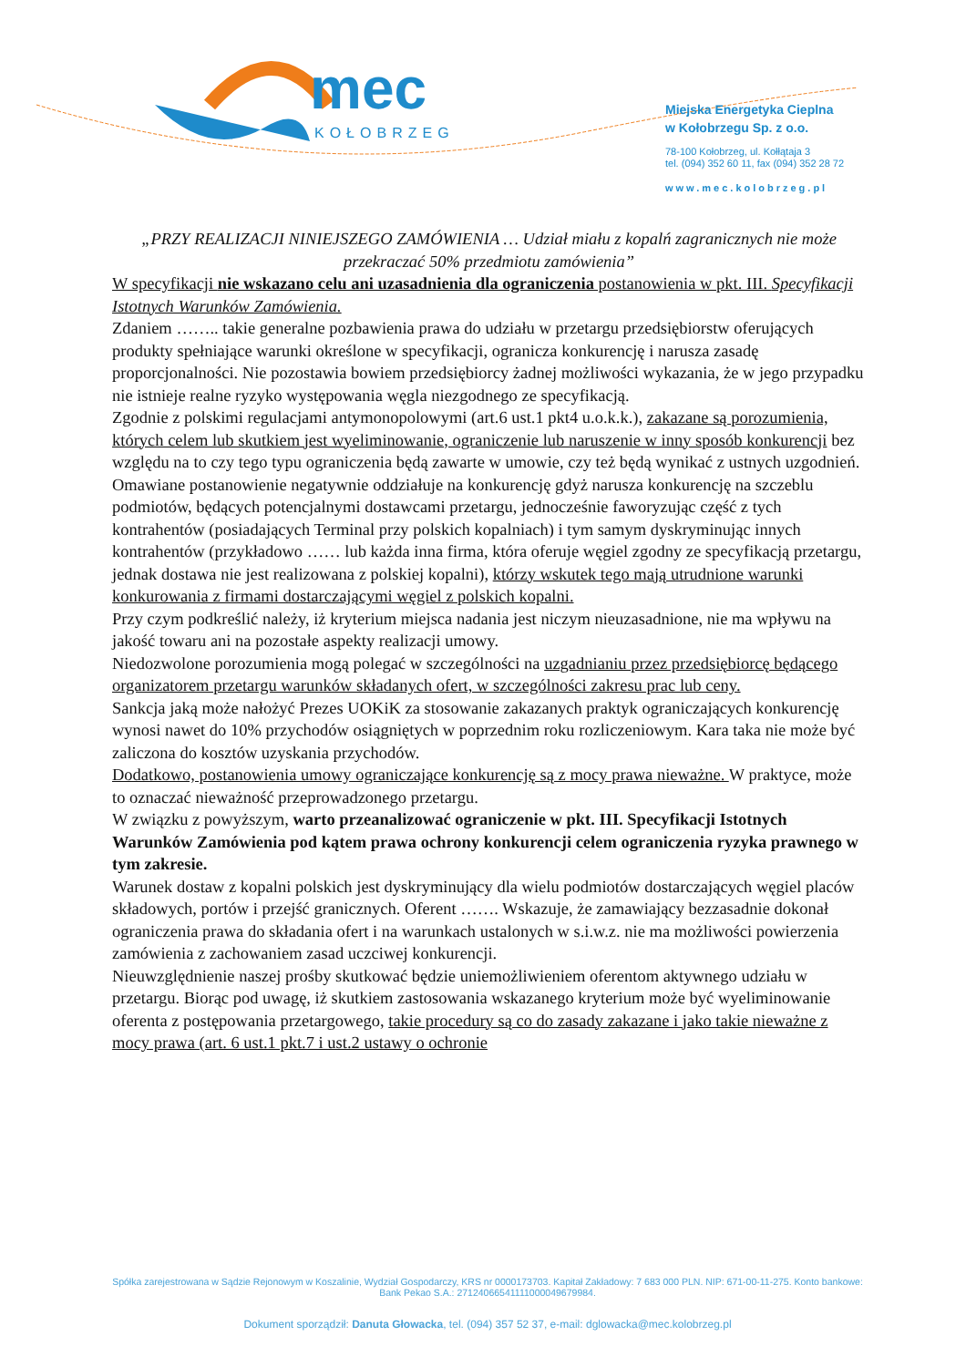mec
KOŁOBRZEG
Miejska Energetyka Cieplna
w Kołobrzegu Sp. z o.o.
78-100 Kołobrzeg, ul. Kołłątaja 3
tel. (094) 352 60 11, fax (094) 352 28 72
www.mec.kolobrzeg.pl
„PRZY REALIZACJI NINIEJSZEGO ZAMÓWIENIA … Udział miału z kopalń zagranicznych nie może przekraczać 50% przedmiotu zamówienia”
W specyfikacji nie wskazano celu ani uzasadnienia dla ograniczenia postanowienia w pkt. III. Specyfikacji Istotnych Warunków Zamówienia.
Zdaniem …….. takie generalne pozbawienia prawa do udziału w przetargu przedsiębiorstw oferujących produkty spełniające warunki określone w specyfikacji, ogranicza konkurencję i narusza zasadę proporcjonalności. Nie pozostawia bowiem przedsiębiorcy żadnej możliwości wykazania, że w jego przypadku nie istnieje realne ryzyko występowania węgla niezgodnego ze specyfikacją.
Zgodnie z polskimi regulacjami antymonopolowymi (art.6 ust.1 pkt4 u.o.k.k.), zakazane są porozumienia, których celem lub skutkiem jest wyeliminowanie, ograniczenie lub naruszenie w inny sposób konkurencji bez względu na to czy tego typu ograniczenia będą zawarte w umowie, czy też będą wynikać z ustnych uzgodnień.
Omawiane postanowienie negatywnie oddziałuje na konkurencję gdyż narusza konkurencję na szczeblu podmiotów, będących potencjalnymi dostawcami przetargu, jednocześnie faworyzując część z tych kontrahentów (posiadających Terminal przy polskich kopalniach) i tym samym dyskryminując innych kontrahentów (przykładowo …… lub każda inna firma, która oferuje węgiel zgodny ze specyfikacją przetargu, jednak dostawa nie jest realizowana z polskiej kopalni), którzy wskutek tego mają utrudnione warunki konkurowania z firmami dostarczającymi węgiel z polskich kopalni.
Przy czym podkreślić należy, iż kryterium miejsca nadania jest niczym nieuzasadnione, nie ma wpływu na jakość towaru ani na pozostałe aspekty realizacji umowy.
Niedozwolone porozumienia mogą polegać w szczególności na uzgadnianiu przez przedsiębiorcę będącego organizatorem przetargu warunków składanych ofert, w szczególności zakresu prac lub ceny.
Sankcja jaką może nałożyć Prezes UOKiK za stosowanie zakazanych praktyk ograniczających konkurencję wynosi nawet do 10% przychodów osiągniętych w poprzednim roku rozliczeniowym. Kara taka nie może być zaliczona do kosztów uzyskania przychodów.
Dodatkowo, postanowienia umowy ograniczające konkurencję są z mocy prawa nieważne. W praktyce, może to oznaczać nieważność przeprowadzonego przetargu.
W związku z powyższym, warto przeanalizować ograniczenie w pkt. III. Specyfikacji Istotnych Warunków Zamówienia pod kątem prawa ochrony konkurencji celem ograniczenia ryzyka prawnego w tym zakresie.
Warunek dostaw z kopalni polskich jest dyskryminujący dla wielu podmiotów dostarczających węgiel placów składowych, portów i przejść granicznych. Oferent ……. Wskazuje, że zamawiający bezzasadnie dokonał ograniczenia prawa do składania ofert i na warunkach ustalonych w s.i.w.z. nie ma możliwości powierzenia zamówienia z zachowaniem zasad uczciwej konkurencji.
Nieuwzględnienie naszej prośby skutkować będzie uniemożliwieniem oferentom aktywnego udziału w przetargu. Biorąc pod uwagę, iż skutkiem zastosowania wskazanego kryterium może być wyeliminowanie oferenta z postępowania przetargowego, takie procedury są co do zasady zakazane i jako takie nieważne z mocy prawa (art. 6 ust.1 pkt.7 i ust.2 ustawy o ochronie
Spółka zarejestrowana w Sądzie Rejonowym w Koszalinie, Wydział Gospodarczy, KRS nr 0000173703. Kapitał Zakładowy: 7 683 000 PLN. NIP: 671-00-11-275. Konto bankowe: Bank Pekao S.A.: 27124066541111000049679984.
Dokument sporządził: Danuta Głowacka, tel. (094) 357 52 37, e-mail: dglowacka@mec.kolobrzeg.pl